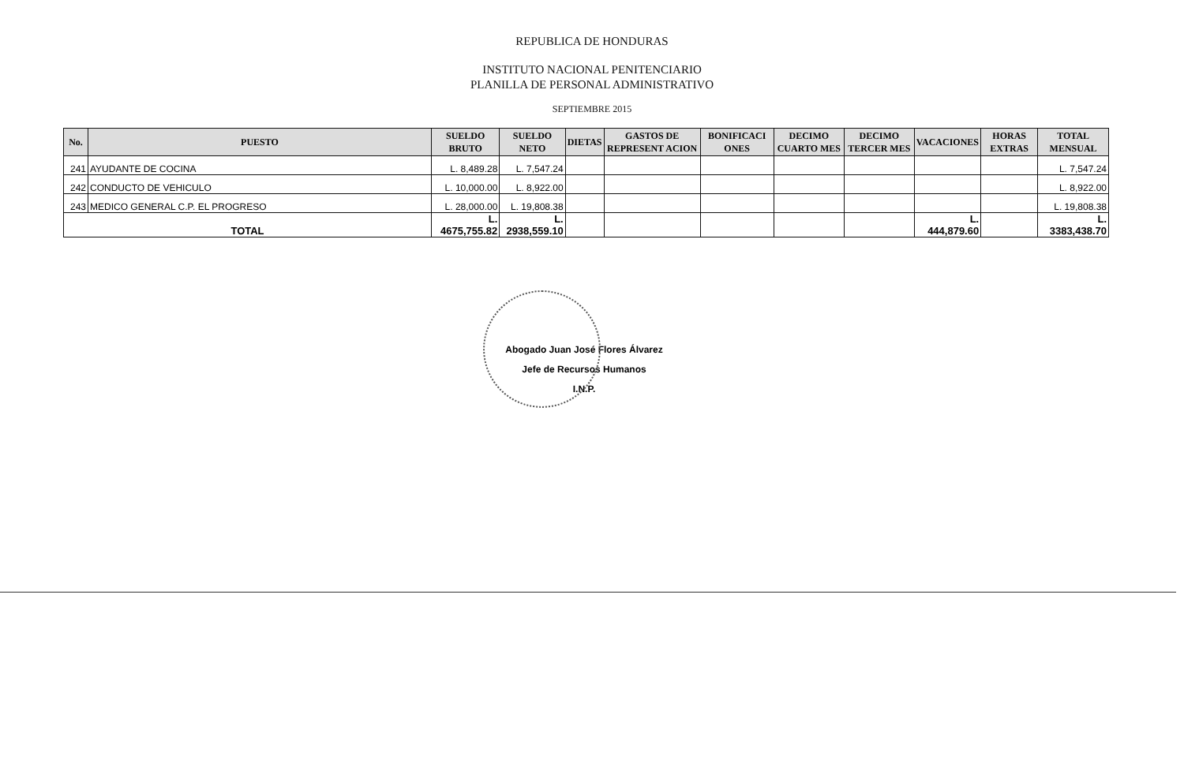REPUBLICA DE HONDURAS
INSTITUTO NACIONAL PENITENCIARIO
PLANILLA DE PERSONAL ADMINISTRATIVO
SEPTIEMBRE 2015
| No. | PUESTO | SUELDO BRUTO | SUELDO NETO | DIETAS | GASTOS DE REPRESENT ACION | BONIFICACI ONES | DECIMO CUARTO MES | DECIMO TERCER MES | VACACIONES | HORAS EXTRAS | TOTAL MENSUAL |
| --- | --- | --- | --- | --- | --- | --- | --- | --- | --- | --- | --- |
| 241 | AYUDANTE DE COCINA | L. 8,489.28 | L. 7,547.24 | | | | | | | | L. 7,547.24 |
| 242 | CONDUCTO DE VEHICULO | L. 10,000.00 | L. 8,922.00 | | | | | | | | L. 8,922.00 |
| 243 | MEDICO GENERAL C.P. EL PROGRESO | L. 28,000.00 | L. 19,808.38 | | | | | | | | L. 19,808.38 |
| TOTAL | | L. 4675,755.82 | L. 2938,559.10 | | | | | | L. 444,879.60 | | L. 3383,438.70 |
Abogado Juan José Flores Álvarez
Jefe de Recursos Humanos
I.N.P.